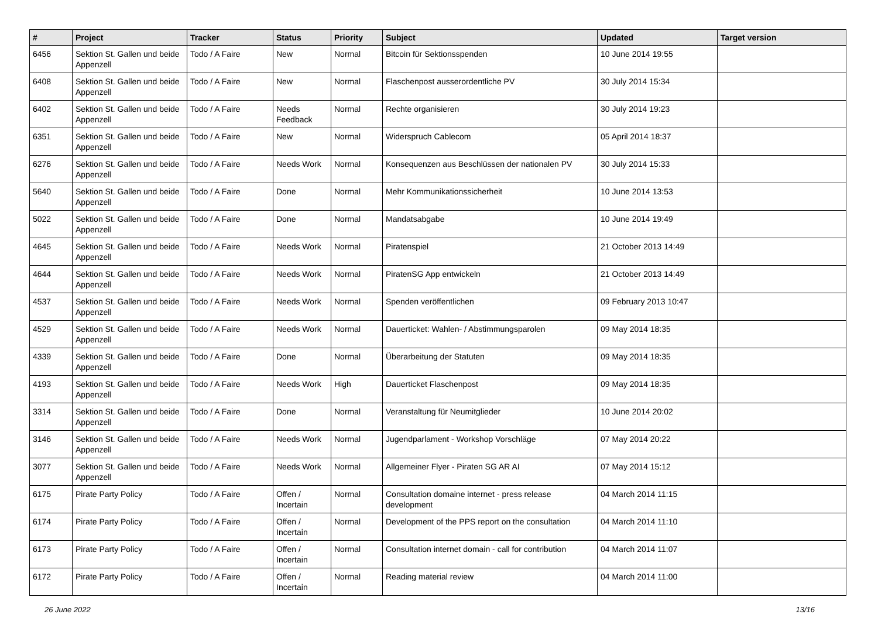| # | Project | Tracker | Status | Priority | Subject | Updated | Target version |
| --- | --- | --- | --- | --- | --- | --- | --- |
| 6456 | Sektion St. Gallen und beide Appenzell | Todo / A Faire | New | Normal | Bitcoin für Sektionsspenden | 10 June 2014 19:55 | |
| 6408 | Sektion St. Gallen und beide Appenzell | Todo / A Faire | New | Normal | Flaschenpost ausserordentliche PV | 30 July 2014 15:34 | |
| 6402 | Sektion St. Gallen und beide Appenzell | Todo / A Faire | Needs Feedback | Normal | Rechte organisieren | 30 July 2014 19:23 | |
| 6351 | Sektion St. Gallen und beide Appenzell | Todo / A Faire | New | Normal | Widerspruch Cablecom | 05 April 2014 18:37 | |
| 6276 | Sektion St. Gallen und beide Appenzell | Todo / A Faire | Needs Work | Normal | Konsequenzen aus Beschlüssen der nationalen PV | 30 July 2014 15:33 | |
| 5640 | Sektion St. Gallen und beide Appenzell | Todo / A Faire | Done | Normal | Mehr Kommunikationssicherheit | 10 June 2014 13:53 | |
| 5022 | Sektion St. Gallen und beide Appenzell | Todo / A Faire | Done | Normal | Mandatsabgabe | 10 June 2014 19:49 | |
| 4645 | Sektion St. Gallen und beide Appenzell | Todo / A Faire | Needs Work | Normal | Piratenspiel | 21 October 2013 14:49 | |
| 4644 | Sektion St. Gallen und beide Appenzell | Todo / A Faire | Needs Work | Normal | PiratenSG App entwickeln | 21 October 2013 14:49 | |
| 4537 | Sektion St. Gallen und beide Appenzell | Todo / A Faire | Needs Work | Normal | Spenden veröffentlichen | 09 February 2013 10:47 | |
| 4529 | Sektion St. Gallen und beide Appenzell | Todo / A Faire | Needs Work | Normal | Dauerticket: Wahlen- / Abstimmungsparolen | 09 May 2014 18:35 | |
| 4339 | Sektion St. Gallen und beide Appenzell | Todo / A Faire | Done | Normal | Überarbeitung der Statuten | 09 May 2014 18:35 | |
| 4193 | Sektion St. Gallen und beide Appenzell | Todo / A Faire | Needs Work | High | Dauerticket Flaschenpost | 09 May 2014 18:35 | |
| 3314 | Sektion St. Gallen und beide Appenzell | Todo / A Faire | Done | Normal | Veranstaltung für Neumitglieder | 10 June 2014 20:02 | |
| 3146 | Sektion St. Gallen und beide Appenzell | Todo / A Faire | Needs Work | Normal | Jugendparlament - Workshop Vorschläge | 07 May 2014 20:22 | |
| 3077 | Sektion St. Gallen und beide Appenzell | Todo / A Faire | Needs Work | Normal | Allgemeiner Flyer - Piraten SG AR AI | 07 May 2014 15:12 | |
| 6175 | Pirate Party Policy | Todo / A Faire | Offen / Incertain | Normal | Consultation domaine internet - press release development | 04 March 2014 11:15 | |
| 6174 | Pirate Party Policy | Todo / A Faire | Offen / Incertain | Normal | Development of the PPS report on the consultation | 04 March 2014 11:10 | |
| 6173 | Pirate Party Policy | Todo / A Faire | Offen / Incertain | Normal | Consultation internet domain - call for contribution | 04 March 2014 11:07 | |
| 6172 | Pirate Party Policy | Todo / A Faire | Offen / Incertain | Normal | Reading material review | 04 March 2014 11:00 | |
26 June 2022 13/16